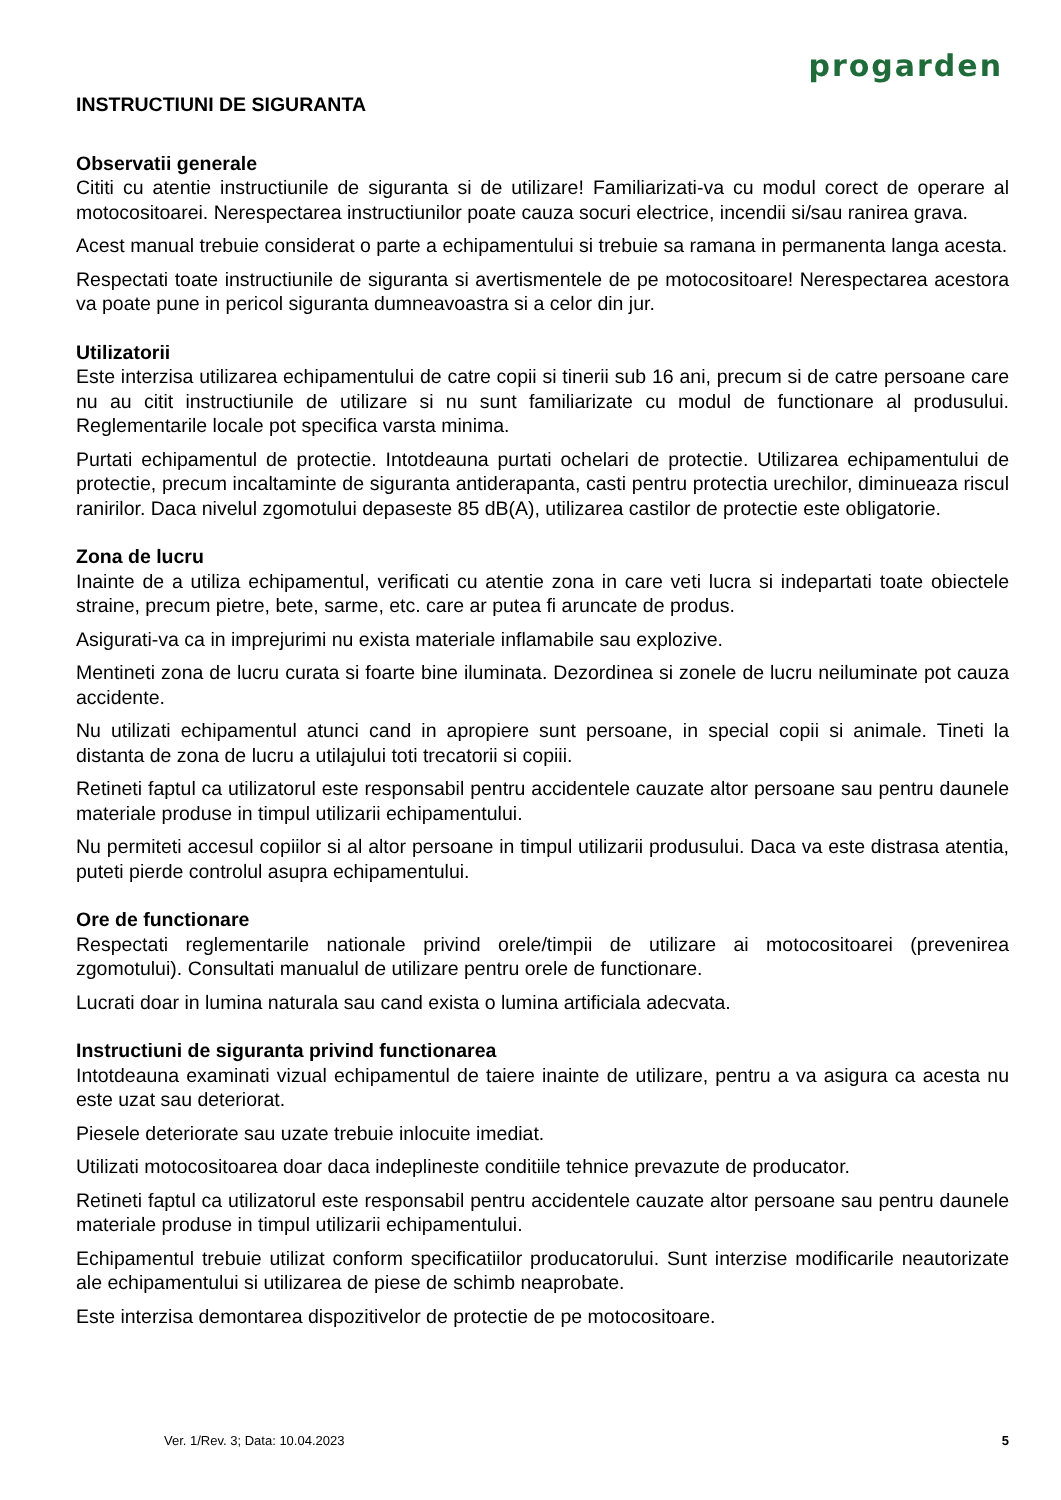progarden
INSTRUCTIUNI DE SIGURANTA
Observatii generale
Cititi cu atentie instructiunile de siguranta si de utilizare! Familiarizati-va cu modul corect de operare al motocositoarei. Nerespectarea instructiunilor poate cauza socuri electrice, incendii si/sau ranirea grava.
Acest manual trebuie considerat o parte a echipamentului si trebuie sa ramana in permanenta langa acesta.
Respectati toate instructiunile de siguranta si avertismentele de pe motocositoare! Nerespectarea acestora va poate pune in pericol siguranta dumneavoastra si a celor din jur.
Utilizatorii
Este interzisa utilizarea echipamentului de catre copii si tinerii sub 16 ani, precum si de catre persoane care nu au citit instructiunile de utilizare si nu sunt familiarizate cu modul de functionare al produsului. Reglementarile locale pot specifica varsta minima.
Purtati echipamentul de protectie. Intotdeauna purtati ochelari de protectie. Utilizarea echipamentului de protectie, precum incaltaminte de siguranta antiderapanta, casti pentru protectia urechilor, diminueaza riscul ranirilor. Daca nivelul zgomotului depaseste 85 dB(A), utilizarea castilor de protectie este obligatorie.
Zona de lucru
Inainte de a utiliza echipamentul, verificati cu atentie zona in care veti lucra si indepartati toate obiectele straine, precum pietre, bete, sarme, etc. care ar putea fi aruncate de produs.
Asigurati-va ca in imprejurimi nu exista materiale inflamabile sau explozive.
Mentineti zona de lucru curata si foarte bine iluminata. Dezordinea si zonele de lucru neiluminate pot cauza accidente.
Nu utilizati echipamentul atunci cand in apropiere sunt persoane, in special copii si animale. Tineti la distanta de zona de lucru a utilajului toti trecatorii si copiii.
Retineti faptul ca utilizatorul este responsabil pentru accidentele cauzate altor persoane sau pentru daunele materiale produse in timpul utilizarii echipamentului.
Nu permiteti accesul copiilor si al altor persoane in timpul utilizarii produsului. Daca va este distrasa atentia, puteti pierde controlul asupra echipamentului.
Ore de functionare
Respectati reglementarile nationale privind orele/timpii de utilizare ai motocositoarei (prevenirea zgomotului). Consultati manualul de utilizare pentru orele de functionare.
Lucrati doar in lumina naturala sau cand exista o lumina artificiala adecvata.
Instructiuni de siguranta privind functionarea
Intotdeauna examinati vizual echipamentul de taiere inainte de utilizare, pentru a va asigura ca acesta nu este uzat sau deteriorat.
Piesele deteriorate sau uzate trebuie inlocuite imediat.
Utilizati motocositoarea doar daca indeplineste conditiile tehnice prevazute de producator.
Retineti faptul ca utilizatorul este responsabil pentru accidentele cauzate altor persoane sau pentru daunele materiale produse in timpul utilizarii echipamentului.
Echipamentul trebuie utilizat conform specificatiilor producatorului. Sunt interzise modificarile neautorizate ale echipamentului si utilizarea de piese de schimb neaprobate.
Este interzisa demontarea dispozitivelor de protectie de pe motocositoare.
Ver. 1/Rev. 3; Data: 10.04.2023 5